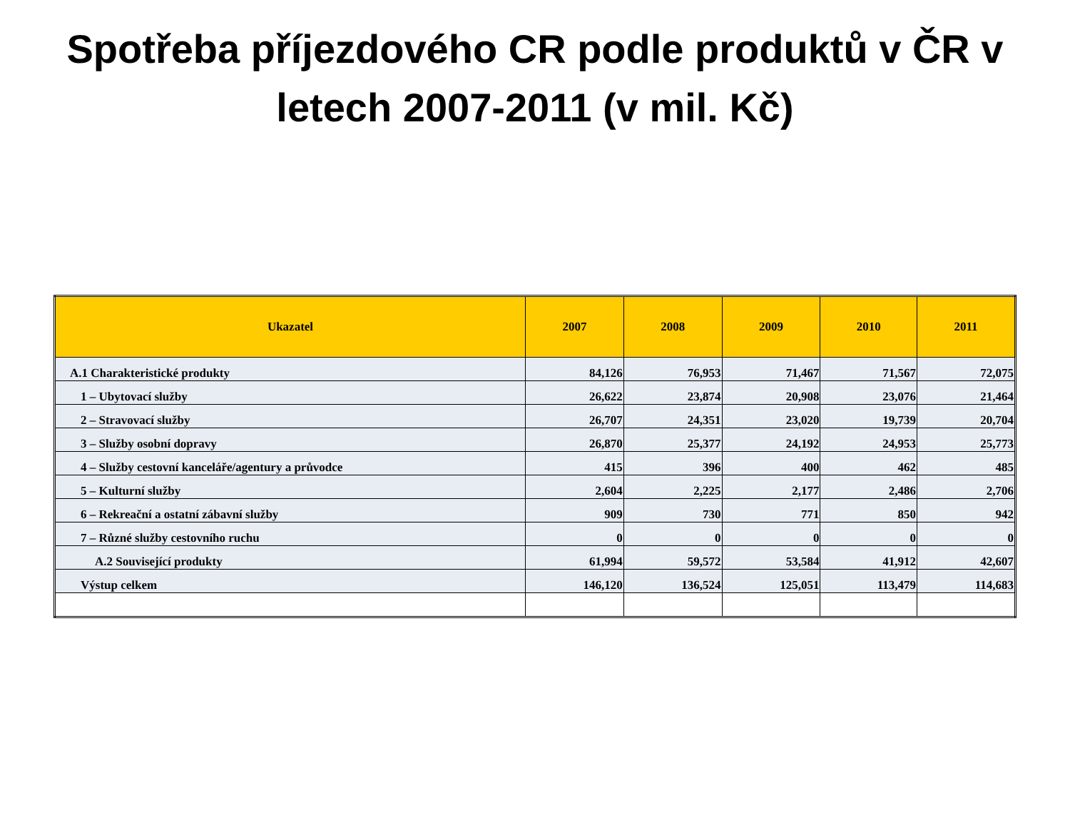Spotřeba příjezdového CR podle produktů v ČR v letech 2007-2011 (v mil. Kč)
| Ukazatel | 2007 | 2008 | 2009 | 2010 | 2011 |
| --- | --- | --- | --- | --- | --- |
| A.1 Charakteristické produkty | 84,126 | 76,953 | 71,467 | 71,567 | 72,075 |
| 1 – Ubytovací služby | 26,622 | 23,874 | 20,908 | 23,076 | 21,464 |
| 2 – Stravovací služby | 26,707 | 24,351 | 23,020 | 19,739 | 20,704 |
| 3 – Služby osobní dopravy | 26,870 | 25,377 | 24,192 | 24,953 | 25,773 |
| 4 – Služby cestovní kanceláře/agentury a průvodce | 415 | 396 | 400 | 462 | 485 |
| 5 – Kulturní služby | 2,604 | 2,225 | 2,177 | 2,486 | 2,706 |
| 6 – Rekreační a ostatní zábavní služby | 909 | 730 | 771 | 850 | 942 |
| 7 – Různé služby cestovního ruchu | 0 | 0 | 0 | 0 | 0 |
| A.2 Související produkty | 61,994 | 59,572 | 53,584 | 41,912 | 42,607 |
| Výstup celkem | 146,120 | 136,524 | 125,051 | 113,479 | 114,683 |